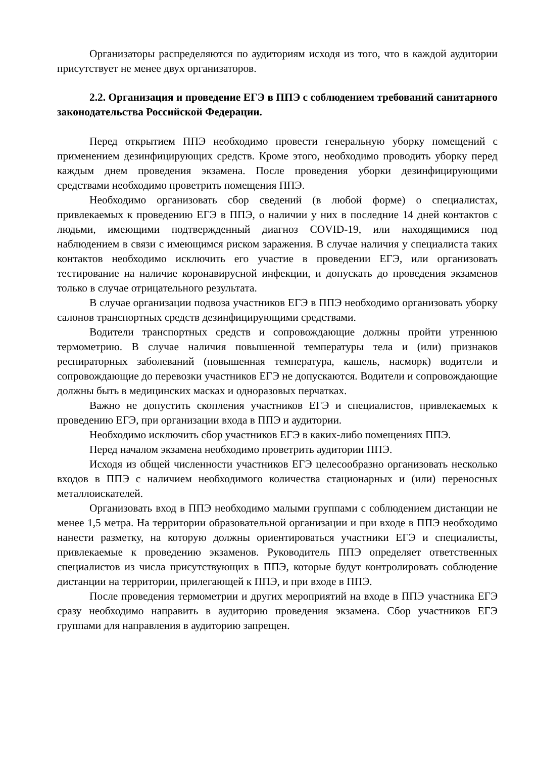Организаторы распределяются по аудиториям исходя из того, что в каждой аудитории присутствует не менее двух организаторов.
2.2. Организация и проведение ЕГЭ в ППЭ с соблюдением требований санитарного законодательства Российской Федерации.
Перед открытием ППЭ необходимо провести генеральную уборку помещений с применением дезинфицирующих средств. Кроме этого, необходимо проводить уборку перед каждым днем проведения экзамена. После проведения уборки дезинфицирующими средствами необходимо проветрить помещения ППЭ.
Необходимо организовать сбор сведений (в любой форме) о специалистах, привлекаемых к проведению ЕГЭ в ППЭ, о наличии у них в последние 14 дней контактов с людьми, имеющими подтвержденный диагноз COVID-19, или находящимися под наблюдением в связи с имеющимся риском заражения. В случае наличия у специалиста таких контактов необходимо исключить его участие в проведении ЕГЭ, или организовать тестирование на наличие коронавирусной инфекции, и допускать до проведения экзаменов только в случае отрицательного результата.
В случае организации подвоза участников ЕГЭ в ППЭ необходимо организовать уборку салонов транспортных средств дезинфицирующими средствами.
Водители транспортных средств и сопровождающие должны пройти утреннюю термометрию. В случае наличия повышенной температуры тела и (или) признаков респираторных заболеваний (повышенная температура, кашель, насморк) водители и сопровождающие до перевозки участников ЕГЭ не допускаются. Водители и сопровождающие должны быть в медицинских масках и одноразовых перчатках.
Важно не допустить скопления участников ЕГЭ и специалистов, привлекаемых к проведению ЕГЭ, при организации входа в ППЭ и аудитории.
Необходимо исключить сбор участников ЕГЭ в каких-либо помещениях ППЭ.
Перед началом экзамена необходимо проветрить аудитории ППЭ.
Исходя из общей численности участников ЕГЭ целесообразно организовать несколько входов в ППЭ с наличием необходимого количества стационарных и (или) переносных металлоискателей.
Организовать вход в ППЭ необходимо малыми группами с соблюдением дистанции не менее 1,5 метра. На территории образовательной организации и при входе в ППЭ необходимо нанести разметку, на которую должны ориентироваться участники ЕГЭ и специалисты, привлекаемые к проведению экзаменов. Руководитель ППЭ определяет ответственных специалистов из числа присутствующих в ППЭ, которые будут контролировать соблюдение дистанции на территории, прилегающей к ППЭ, и при входе в ППЭ.
После проведения термометрии и других мероприятий на входе в ППЭ участника ЕГЭ сразу необходимо направить в аудиторию проведения экзамена. Сбор участников ЕГЭ группами для направления в аудиторию запрещен.